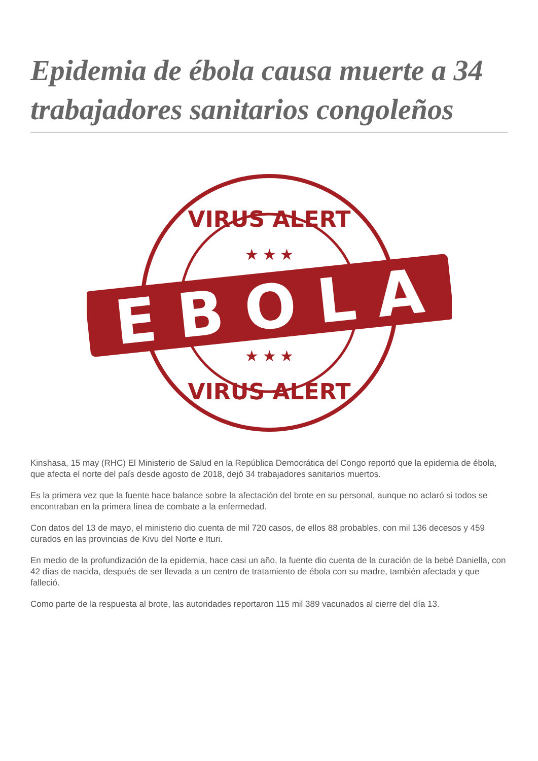Epidemia de ébola causa muerte a 34 trabajadores sanitarios congoleños
VIRUS ALERT
VIRUS ALERT
★ ★ ★
★ ★ ★
E B O L A
Kinshasa, 15 may (RHC) El Ministerio de Salud en la República Democrática del Congo reportó que la epidemia de ébola, que afecta el norte del país desde agosto de 2018, dejó 34 trabajadores sanitarios muertos.
Es la primera vez que la fuente hace balance sobre la afectación del brote en su personal, aunque no aclaró si todos se encontraban en la primera línea de combate a la enfermedad.
Con datos del 13 de mayo, el ministerio dio cuenta de mil 720 casos, de ellos 88 probables, con mil 136 decesos y 459 curados en las provincias de Kivu del Norte e Ituri.
En medio de la profundización de la epidemia, hace casi un año, la fuente dio cuenta de la curación de la bebé Daniella, con 42 días de nacida, después de ser llevada a un centro de tratamiento de ébola con su madre, también afectada y que falleció.
Como parte de la respuesta al brote, las autoridades reportaron 115 mil 389 vacunados al cierre del día 13.